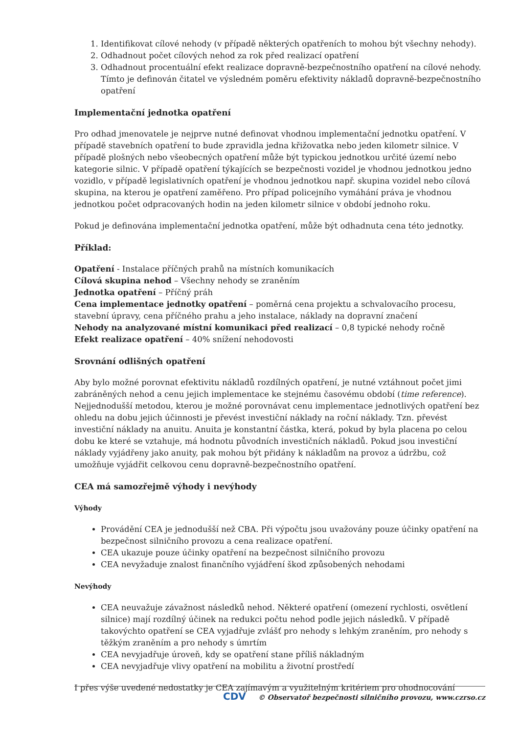1. Identifikovat cílové nehody (v případě některých opatřeních to mohou být všechny nehody).
2. Odhadnout počet cílových nehod za rok před realizací opatření
3. Odhadnout procentuální efekt realizace dopravně-bezpečnostního opatření na cílové nehody. Tímto je definován čitatel ve výsledném poměru efektivity nákladů dopravně-bezpečnostního opatření
Implementační jednotka opatření
Pro odhad jmenovatele je nejprve nutné definovat vhodnou implementační jednotku opatření. V případě stavebních opatření to bude zpravidla jedna křižovatka nebo jeden kilometr silnice. V případě plošných nebo všeobecných opatření může být typickou jednotkou určité území nebo kategorie silnic. V případě opatření týkajících se bezpečnosti vozidel je vhodnou jednotkou jedno vozidlo, v případě legislativních opatření je vhodnou jednotkou např. skupina vozidel nebo cílová skupina, na kterou je opatření zaměřeno. Pro případ policejního vymáhání práva je vhodnou jednotkou počet odpracovaných hodin na jeden kilometr silnice v období jednoho roku.
Pokud je definována implementační jednotka opatření, může být odhadnuta cena této jednotky.
Příklad:
Opatření - Instalace příčných prahů na místních komunikacích
Cílová skupina nehod – Všechny nehody se zraněním
Jednotka opatření – Příčný práh
Cena implementace jednotky opatření – poměrná cena projektu a schvalovacího procesu, stavební úpravy, cena příčného prahu a jeho instalace, náklady na dopravní značení
Nehody na analyzované místní komunikaci před realizací – 0,8 typické nehody ročně
Efekt realizace opatření – 40% snížení nehodovosti
Srovnání odlišných opatření
Aby bylo možné porovnat efektivitu nákladů rozdílných opatření, je nutné vztáhnout počet jimi zabráněných nehod a cenu jejich implementace ke stejnému časovému období (time reference). Nejjednodušší metodou, kterou je možné porovnávat cenu implementace jednotlivých opatření bez ohledu na dobu jejich účinnosti je převést investiční náklady na roční náklady. Tzn. převést investiční náklady na anuitu. Anuita je konstantní částka, která, pokud by byla placena po celou dobu ke které se vztahuje, má hodnotu původních investičních nákladů. Pokud jsou investiční náklady vyjádřeny jako anuity, pak mohou být přidány k nákladům na provoz a údržbu, což umožňuje vyjádřit celkovou cenu dopravně-bezpečnostního opatření.
CEA má samozřejmě výhody i nevýhody
Výhody
Provádění CEA je jednodušší než CBA. Při výpočtu jsou uvažovány pouze účinky opatření na bezpečnost silničního provozu a cena realizace opatření.
CEA ukazuje pouze účinky opatření na bezpečnost silničního provozu
CEA nevyžaduje znalost finančního vyjádření škod způsobených nehodami
Nevýhody
CEA neuvažuje závažnost následků nehod. Některé opatření (omezení rychlosti, osvětlení silnice) mají rozdílný účinek na redukci počtu nehod podle jejich následků. V případě takovýchto opatření se CEA vyjadřuje zvlášť pro nehody s lehkým zraněním, pro nehody s těžkým zraněním a pro nehody s úmrtím
CEA nevyjadřuje úroveň, kdy se opatření stane příliš nákladným
CEA nevyjadřuje vlivy opatření na mobilitu a životní prostředí
I přes výše uvedené nedostatky je CEA zajímavým a využitelným kritériem pro ohodnocování
CDV © Observatoř bezpečnosti silničního provozu, www.czrso.cz